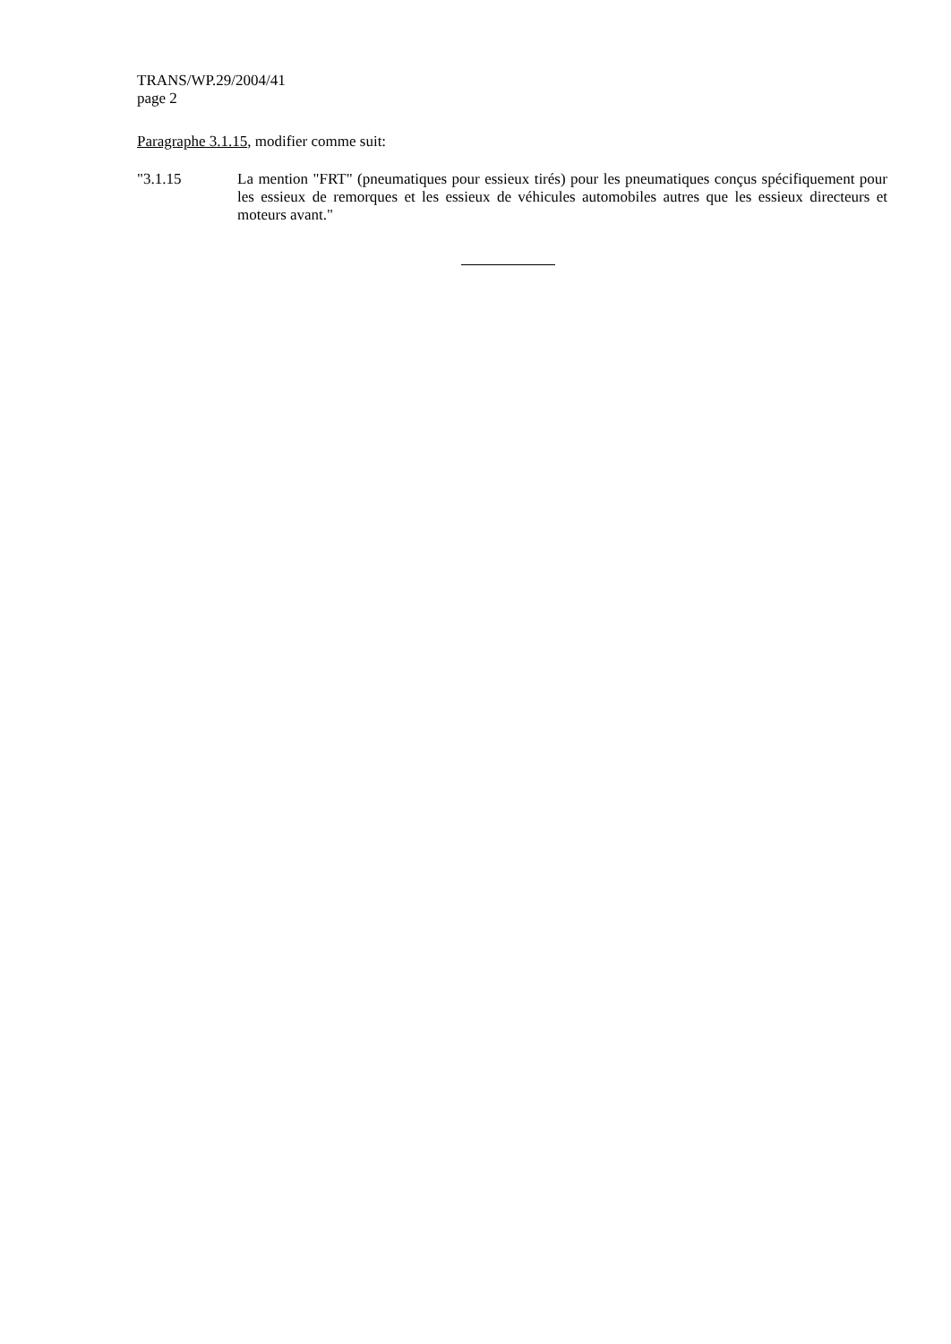TRANS/WP.29/2004/41
page 2
Paragraphe 3.1.15, modifier comme suit:
"3.1.15
La mention "FRT" (pneumatiques pour essieux tirés) pour les pneumatiques conçus spécifiquement pour les essieux de remorques et les essieux de véhicules automobiles autres que les essieux directeurs et moteurs avant."